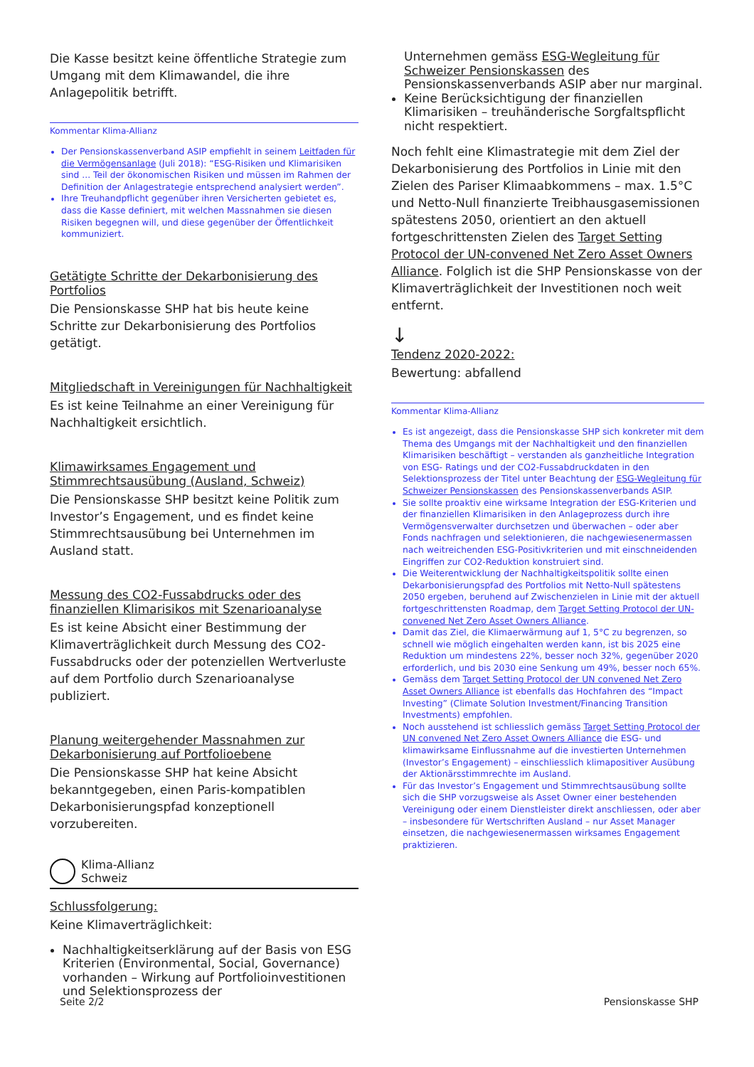Die Kasse besitzt keine öffentliche Strategie zum Umgang mit dem Klimawandel, die ihre Anlagepolitik betrifft.
Kommentar Klima-Allianz
Der Pensionskassenverband ASIP empfiehlt in seinem Leitfaden für die Vermögensanlage (Juli 2018): “ESG-Risiken und Klimarisiken sind ... Teil der ökonomischen Risiken und müssen im Rahmen der Definition der Anlagestrategie entsprechend analysiert werden”.
Ihre Treuhandpflicht gegenüber ihren Versicherten gebietet es, dass die Kasse definiert, mit welchen Massnahmen sie diesen Risiken begegnen will, und diese gegenüber der Öffentlichkeit kommuniziert.
Getätigte Schritte der Dekarbonisierung des Portfolios
Die Pensionskasse SHP hat bis heute keine Schritte zur Dekarbonisierung des Portfolios getätigt.
Mitgliedschaft in Vereinigungen für Nachhaltigkeit
Es ist keine Teilnahme an einer Vereinigung für Nachhaltigkeit ersichtlich.
Klimawirksames Engagement und Stimmrechtsausübung (Ausland, Schweiz)
Die Pensionskasse SHP besitzt keine Politik zum Investor’s Engagement, und es findet keine Stimmrechtsausübung bei Unternehmen im Ausland statt.
Messung des CO2-Fussabdrucks oder des finanziellen Klimarisikos mit Szenarioanalyse
Es ist keine Absicht einer Bestimmung der Klimaverträglichkeit durch Messung des CO2-Fussabdrucks oder der potenziellen Wertverluste auf dem Portfolio durch Szenarioanalyse publiziert.
Planung weitergehender Massnahmen zur Dekarbonisierung auf Portfolioebene
Die Pensionskasse SHP hat keine Absicht bekanntgegeben, einen Paris-kompatiblen Dekarbonisierungspfad konzeptionell vorzubereiten.
Klima-Allianz
Schweiz
Schlussfolgerung:
Keine Klimaverträglichkeit:
Nachhaltigkeitserklärung auf der Basis von ESG Kriterien (Environmental, Social, Governance) vorhanden – Wirkung auf Portfolioinvestitionen und Selektionsprozess der
Unternehmen gemäss ESG-Wegleitung für Schweizer Pensionskassen des Pensionskassenverbands ASIP aber nur marginal.
Keine Berücksichtigung der finanziellen Klimarisiken – treuhänderische Sorgfaltspflicht nicht respektiert.
Noch fehlt eine Klimastrategie mit dem Ziel der Dekarbonisierung des Portfolios in Linie mit den Zielen des Pariser Klimaabkommens – max. 1.5°C und Netto-Null finanzierte Treibhausgasemissionen spätestens 2050, orientiert an den aktuell fortgeschrittensten Zielen des Target Setting Protocol der UN-convened Net Zero Asset Owners Alliance. Folglich ist die SHP Pensionskasse von der Klimaverträglichkeit der Investitionen noch weit entfernt.
↓
Tendenz 2020-2022:
Bewertung: abfallend
Kommentar Klima-Allianz
Es ist angezeigt, dass die Pensionskasse SHP sich konkreter mit dem Thema des Umgangs mit der Nachhaltigkeit und den finanziellen Klimarisiken beschäftigt – verstanden als ganzheitliche Integration von ESG- Ratings und der CO2-Fussabdruckdaten in den Selektionsprozess der Titel unter Beachtung der ESG-Wegleitung für Schweizer Pensionskassen des Pensionskassenverbands ASIP.
Sie sollte proaktiv eine wirksame Integration der ESG-Kriterien und der finanziellen Klimarisiken in den Anlageprozess durch ihre Vermögensverwalter durchsetzen und überwachen – oder aber Fonds nachfragen und selektionieren, die nachgewiesenermassen nach weitreichenden ESG-Positivkriterien und mit einschneidenden Eingriffen zur CO2-Reduktion konstruiert sind.
Die Weiterentwicklung der Nachhaltigkeitspolitik sollte einen Dekarbonisierungspfad des Portfolios mit Netto-Null spätestens 2050 ergeben, beruhend auf Zwischenzielen in Linie mit der aktuell fortgeschrittensten Roadmap, dem Target Setting Protocol der UN-convened Net Zero Asset Owners Alliance.
Damit das Ziel, die Klimaerwärmung auf 1, 5°C zu begrenzen, so schnell wie möglich eingehalten werden kann, ist bis 2025 eine Reduktion um mindestens 22%, besser noch 32%, gegenüber 2020 erforderlich, und bis 2030 eine Senkung um 49%, besser noch 65%.
Gemäss dem Target Setting Protocol der UN convened Net Zero Asset Owners Alliance ist ebenfalls das Hochfahren des “Impact Investing” (Climate Solution Investment/Financing Transition Investments) empfohlen.
Noch ausstehend ist schliesslich gemäss Target Setting Protocol der UN convened Net Zero Asset Owners Alliance die ESG- und klimawirksame Einflussnahme auf die investierten Unternehmen (Investor’s Engagement) – einschliesslich klimapositiver Ausübung der Aktionärsstimmrechte im Ausland.
Für das Investor’s Engagement und Stimmrechtsausübung sollte sich die SHP vorzugsweise als Asset Owner einer bestehenden Vereinigung oder einem Dienstleister direkt anschliessen, oder aber – insbesondere für Wertschriften Ausland – nur Asset Manager einsetzen, die nachgewiesenermassen wirksames Engagement praktizieren.
Seite 2/2 Pensionskasse SHP